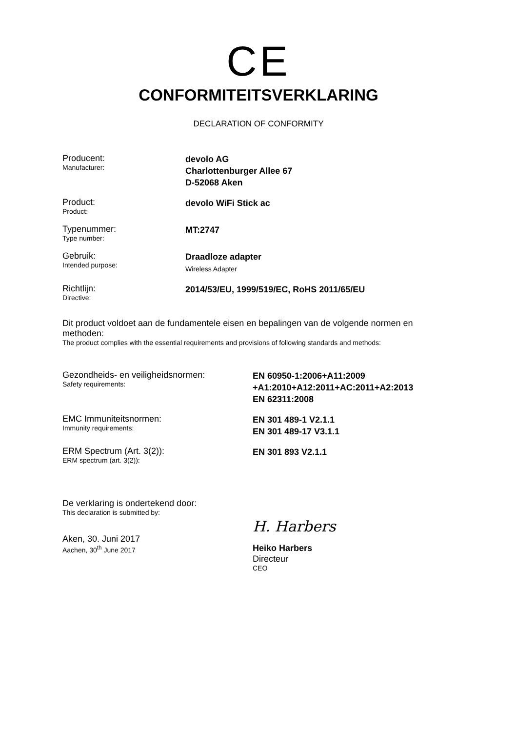CE
CONFORMITEITSVERKLARING
DECLARATION OF CONFORMITY
Producent:
Manufacturer:
devolo AG
Charlottenburger Allee 67
D-52068 Aken
Product:
Product:
devolo WiFi Stick ac
Typenummer:
Type number:
MT:2747
Gebruik:
Intended purpose:
Draadloze adapter
Wireless Adapter
Richtlijn:
Directive:
2014/53/EU, 1999/519/EC, RoHS 2011/65/EU
Dit product voldoet aan de fundamentele eisen en bepalingen van de volgende normen en methoden:
The product complies with the essential requirements and provisions of following standards and methods:
Gezondheids- en veiligheidsnormen:
Safety requirements:
EN 60950-1:2006+A11:2009
+A1:2010+A12:2011+AC:2011+A2:2013
EN 62311:2008
EMC Immuniteitsnormen:
Immunity requirements:
EN 301 489-1 V2.1.1
EN 301 489-17 V3.1.1
ERM Spectrum (Art. 3(2)):
ERM spectrum (art. 3(2)):
EN 301 893 V2.1.1
De verklaring is ondertekend door:
This declaration is submitted by:
Aken, 30. Juni 2017
Aachen, 30<sup>th</sup> June 2017
H. Harbers
Heiko Harbers
Directeur
CEO